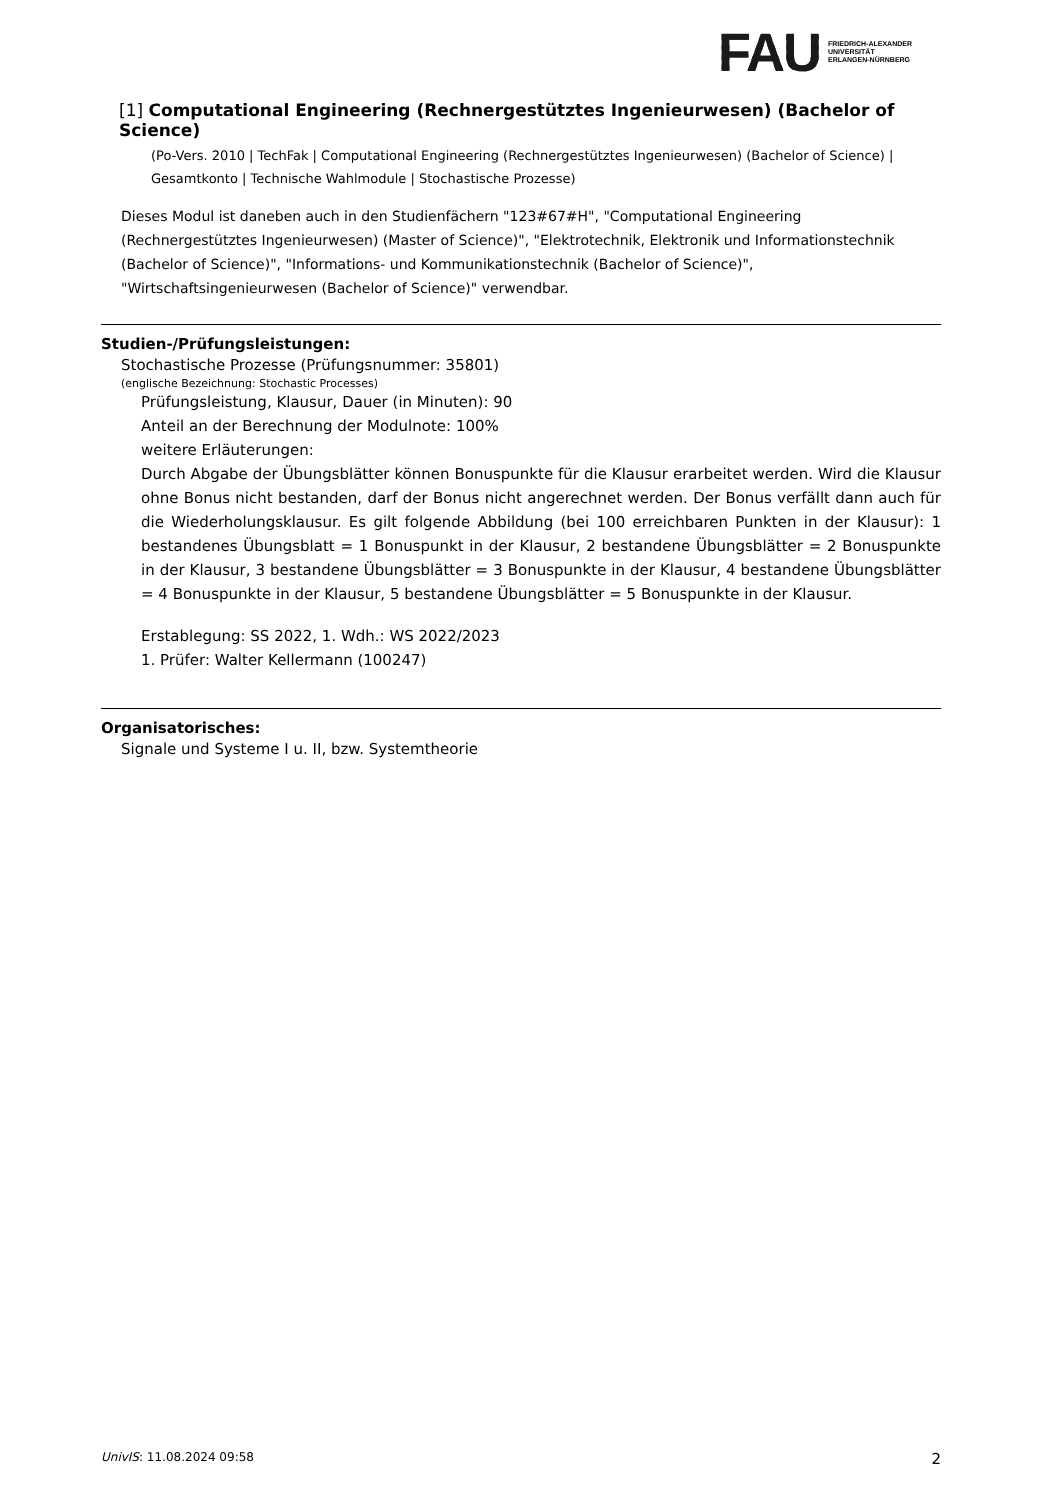FAU
FRIEDRICH-ALEXANDER
UNIVERSITÄT
ERLANGEN-NÜRNBERG
[1] Computational Engineering (Rechnergestütztes Ingenieurwesen) (Bachelor of Science)
(Po-Vers. 2010 | TechFak | Computational Engineering (Rechnergestütztes Ingenieurwesen) (Bachelor of Science) | Gesamtkonto | Technische Wahlmodule | Stochastische Prozesse)
Dieses Modul ist daneben auch in den Studienfächern "123#67#H", "Computational Engineering (Rechnergestütztes Ingenieurwesen) (Master of Science)", "Elektrotechnik, Elektronik und Informationstechnik (Bachelor of Science)", "Informations- und Kommunikationstechnik (Bachelor of Science)", "Wirtschaftsingenieurwesen (Bachelor of Science)" verwendbar.
Studien-/Prüfungsleistungen:
Stochastische Prozesse (Prüfungsnummer: 35801)
(englische Bezeichnung: Stochastic Processes)
Prüfungsleistung, Klausur, Dauer (in Minuten): 90
Anteil an der Berechnung der Modulnote: 100%
weitere Erläuterungen:
Durch Abgabe der Übungsblätter können Bonuspunkte für die Klausur erarbeitet werden. Wird die Klausur ohne Bonus nicht bestanden, darf der Bonus nicht angerechnet werden. Der Bonus verfällt dann auch für die Wiederholungsklausur. Es gilt folgende Abbildung (bei 100 erreichbaren Punkten in der Klausur): 1 bestandenes Übungsblatt = 1 Bonuspunkt in der Klausur, 2 bestandene Übungsblätter = 2 Bonuspunkte in der Klausur, 3 bestandene Übungsblätter = 3 Bonuspunkte in der Klausur, 4 bestandene Übungsblätter = 4 Bonuspunkte in der Klausur, 5 bestandene Übungsblätter = 5 Bonuspunkte in der Klausur.
Erstablegung: SS 2022, 1. Wdh.: WS 2022/2023
1. Prüfer: Walter Kellermann (100247)
Organisatorisches:
Signale und Systeme I u. II, bzw. Systemtheorie
UnivIS: 11.08.2024 09:58 2